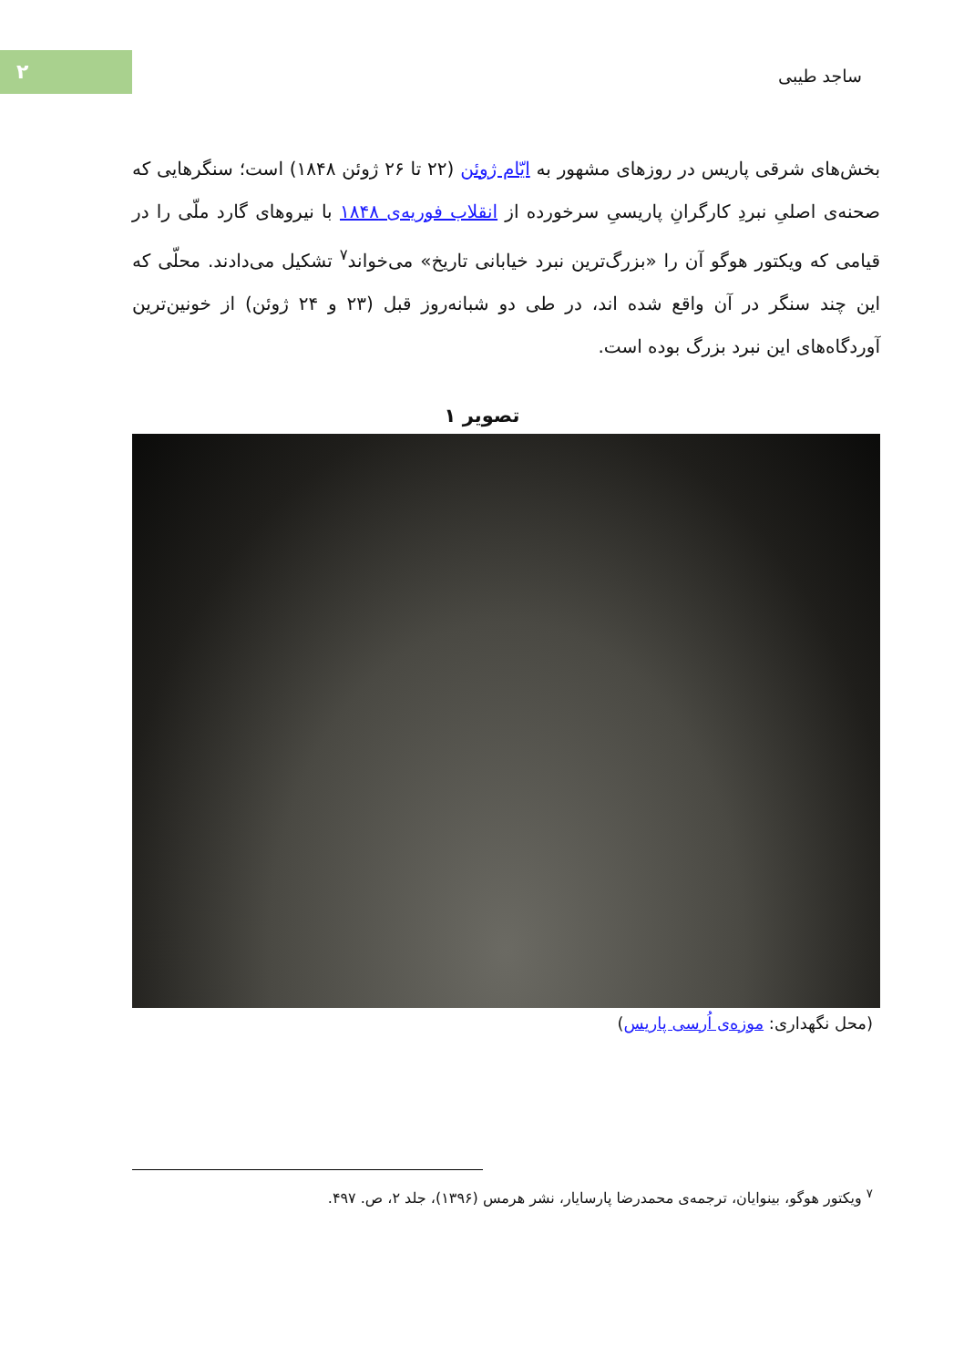۲
ساجد طیبی
بخش‌های شرقی پاریس در روزهای مشهور به ایّام ژوئن (۲۲ تا ۲۶ ژوئن ۱۸۴۸) است؛ سنگرهایی که صحنه‌ی اصلیِ نبردِ کارگرانِ پاریسیِ سرخورده از انقلاب فوریه‌ی ۱۸۴۸ با نیروهای گارد ملّی را در قیامی که ویکتور هوگو آن را «بزرگ‌ترین نبرد خیابانی تاریخ» می‌خواند<sup>۷</sup> تشکیل می‌دادند. محلّی که این چند سنگر در آن واقع شده اند، در طی دو شبانه‌روز قبل (۲۳ و ۲۴ ژوئن) از خونین‌ترین آوردگاه‌های این نبرد بزرگ بوده است.
تصویر ۱
(محل نگهداری: موزه‌ی اُرسی پاریس)
<sup>۷</sup> ویکتور هوگو، بینوایان، ترجمه‌ی محمدرضا پارسایار، نشر هرمس (۱۳۹۶)، جلد ۲، ص. ۴۹۷.